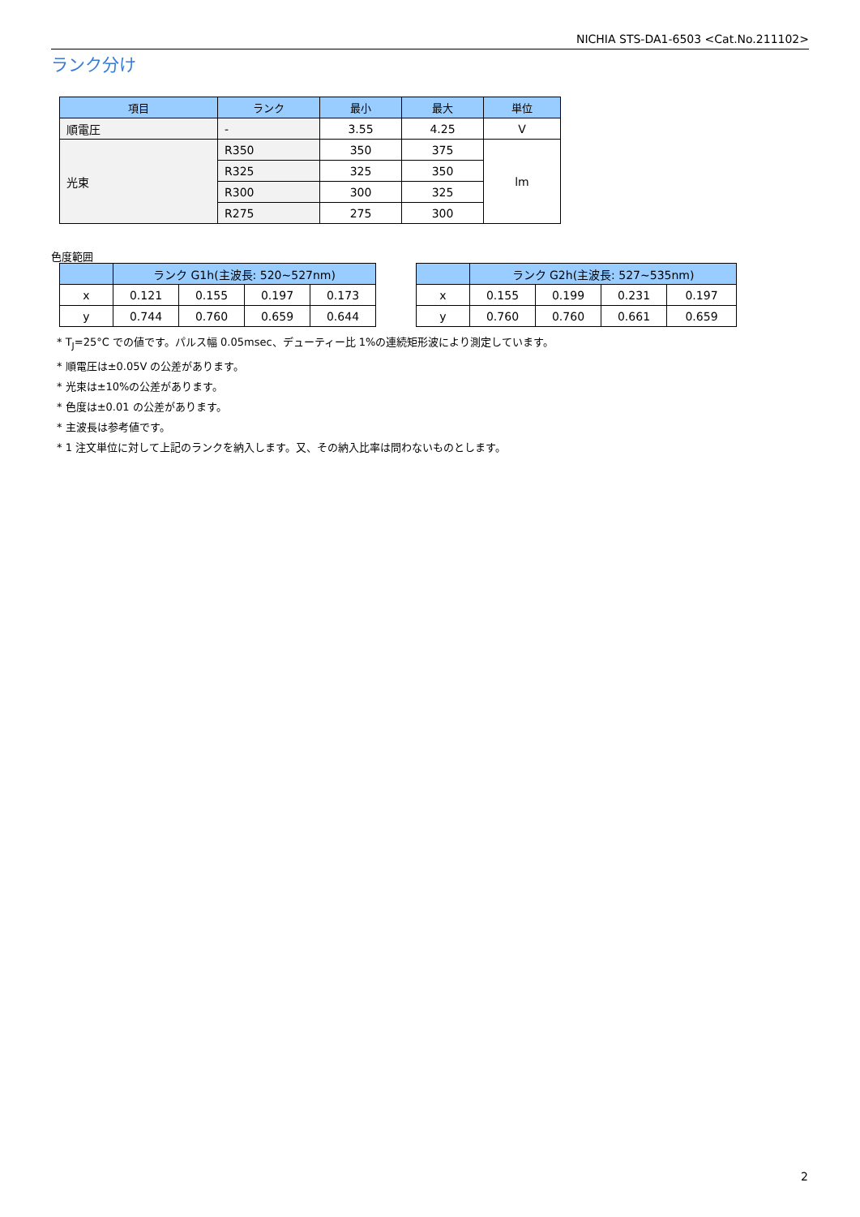NICHIA STS-DA1-6503 <Cat.No.211102>
ランク分け
| 項目 | ランク | 最小 | 最大 | 単位 |
| --- | --- | --- | --- | --- |
| 順電圧 | - | 3.55 | 4.25 | V |
| 光束 | R350 | 350 | 375 | lm |
| | R325 | 325 | 350 | |
| | R300 | 300 | 325 | |
| | R275 | 275 | 300 | |
色度範囲
| | ランク G1h(主波長: 520~527nm) | | | |
| --- | --- | --- | --- | --- |
| x | 0.121 | 0.155 | 0.197 | 0.173 |
| y | 0.744 | 0.760 | 0.659 | 0.644 |
| | ランク G2h(主波長: 527~535nm) | | | |
| --- | --- | --- | --- | --- |
| x | 0.155 | 0.199 | 0.231 | 0.197 |
| y | 0.760 | 0.760 | 0.661 | 0.659 |
* T<sub>J</sub>=25°C での値です。パルス幅 0.05msec、デューティー比 1%の連続矩形波により測定しています。
* 順電圧は±0.05V の公差があります。
* 光束は±10%の公差があります。
* 色度は±0.01 の公差があります。
* 主波長は参考値です。
* 1 注文単位に対して上記のランクを納入します。又、その納入比率は問わないものとします。
2